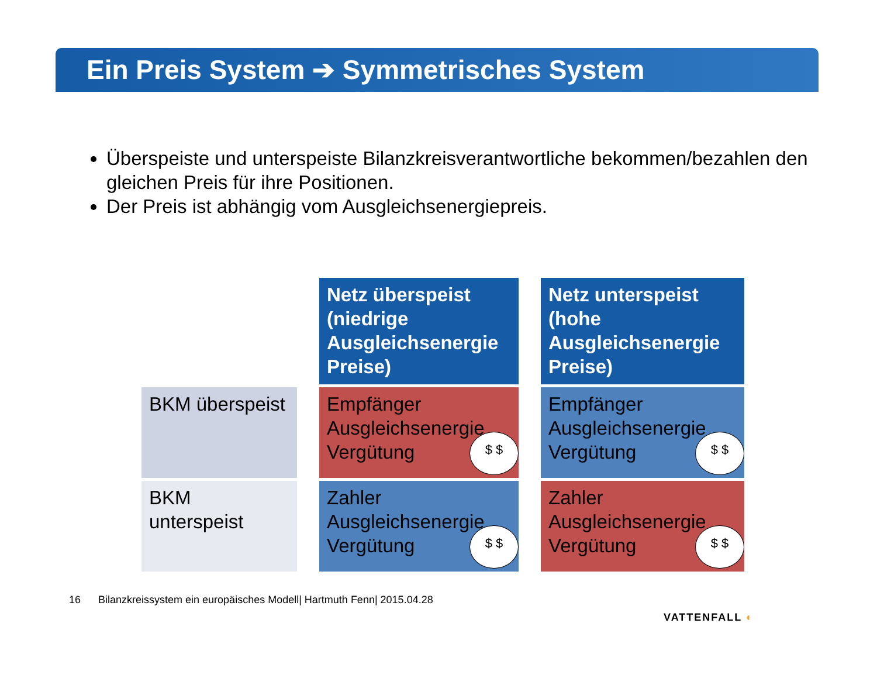Ein Preis System ➔ Symmetrisches System
Überspeiste und unterspeiste Bilanzkreisverantwortliche bekommen/bezahlen den gleichen Preis für ihre Positionen.
Der Preis ist abhängig vom Ausgleichsenergiepreis.
| | | Netz überspeist (niedrige Ausgleichsenergie Preise) | | Netz unterspeist (hohe Ausgleichsenergie Preise) |
| BKM überspeist | | Empfänger Ausgleichsenergie Vergütung $ $ | | Empfänger Ausgleichsenergie Vergütung $ $ |
| BKM unterspeist | | Zahler Ausgleichsenergie Vergütung $ $ | | Zahler Ausgleichsenergie Vergütung $ $ |
16 Bilanzkreissystem ein europäisches Modell| Hartmuth Fenn| 2015.04.28
VATTENFALL ◐